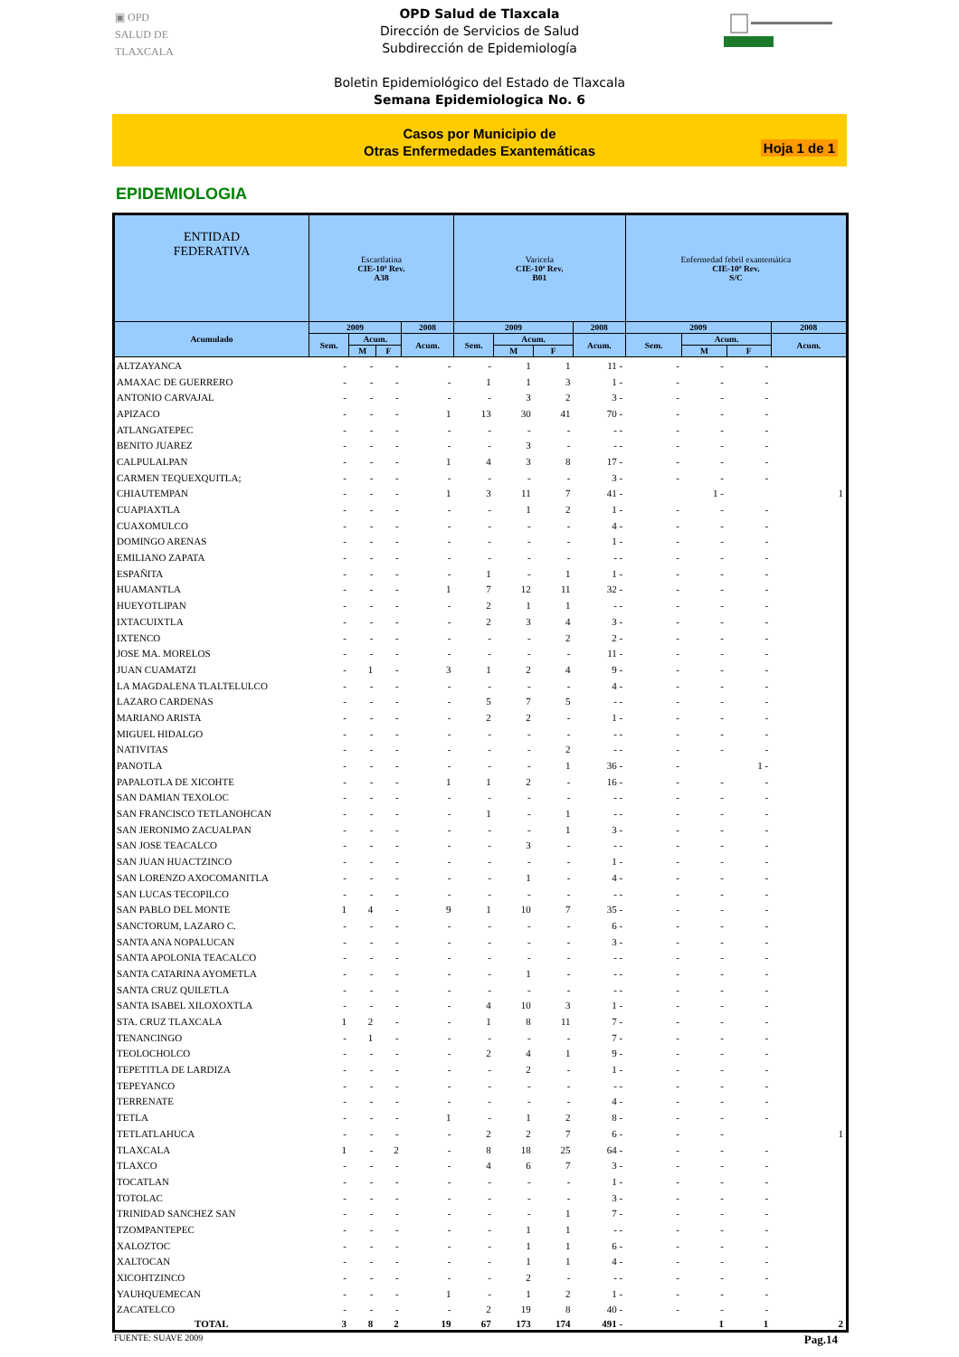▣ OPD
SALUD DE TLAXCALA
OPD Salud de Tlaxcala
Dirección de Servicios de Salud
Subdirección de Epidemiología
Boletin Epidemiológico del Estado de Tlaxcala
Semana Epidemiologica No. 6
Casos por Municipio de
Otras Enfermedades Exantemáticas
Hoja 1 de 1
EPIDEMIOLOGIA
| ENTIDAD FEDERATIVA | Escartlatina CIE-10ª Rev. A38 | | | | Varicela CIE-10ª Rev. B01 | | | | Enfermedad febril exantemática CIE-10ª Rev. S/C | | | |
| --- | --- | --- | --- | --- | --- | --- | --- | --- | --- | --- | --- | --- |
| Acumulado | 2009 | | | 2008 | 2009 | | | 2008 | 2009 | | | 2008 |
| | Sem. | Acum. | | Acum. | Sem. | Acum. | | Acum. | Sem. | Acum. | | Acum. |
| | | M | F | | | M | F | | | M | F | |
| ALTZAYANCA | - | - | - | - | - | 1 | 1 | 11 - | - | - | - | |
| AMAXAC DE GUERRERO | - | - | - | - | 1 | 1 | 3 | 1 - | - | - | - | |
| ANTONIO CARVAJAL | - | - | - | - | - | 3 | 2 | 3 - | - | - | - | |
| APIZACO | - | - | - | 1 | 13 | 30 | 41 | 70 - | - | - | - | |
| ATLANGATEPEC | - | - | - | - | - | - | - | - - | - | - | - | |
| BENITO JUAREZ | - | - | - | - | - | 3 | - | - - | - | - | - | |
| CALPULALPAN | - | - | - | 1 | 4 | 3 | 8 | 17 - | - | - | - | |
| CARMEN TEQUEXQUITLA; | - | - | - | - | - | - | - | 3 - | - | - | - | |
| CHIAUTEMPAN | - | - | - | 1 | 3 | 11 | 7 | 41 - | | 1 - | | 1 |
| CUAPIAXTLA | - | - | - | - | - | 1 | 2 | 1 - | - | - | - | |
| CUAXOMULCO | - | - | - | - | - | - | - | 4 - | - | - | - | |
| DOMINGO ARENAS | - | - | - | - | - | - | - | 1 - | - | - | - | |
| EMILIANO ZAPATA | - | - | - | - | - | - | - | - - | - | - | - | |
| ESPAÑITA | - | - | - | - | 1 | - | 1 | 1 - | - | - | - | |
| HUAMANTLA | - | - | - | 1 | 7 | 12 | 11 | 32 - | - | - | - | |
| HUEYOTLIPAN | - | - | - | - | 2 | 1 | 1 | - - | - | - | - | |
| IXTACUIXTLA | - | - | - | - | 2 | 3 | 4 | 3 - | - | - | - | |
| IXTENCO | - | - | - | - | - | - | 2 | 2 - | - | - | - | |
| JOSE MA. MORELOS | - | - | - | - | - | - | - | 11 - | - | - | - | |
| JUAN CUAMATZI | - | 1 | - | 3 | 1 | 2 | 4 | 9 - | - | - | - | |
| LA MAGDALENA TLALTELULCO | - | - | - | - | - | - | - | 4 - | - | - | - | |
| LAZARO CARDENAS | - | - | - | - | 5 | 7 | 5 | - - | - | - | - | |
| MARIANO ARISTA | - | - | - | - | 2 | 2 | - | 1 - | - | - | - | |
| MIGUEL HIDALGO | - | - | - | - | - | - | - | - - | - | - | - | |
| NATIVITAS | - | - | - | - | - | - | 2 | - - | - | - | - | |
| PANOTLA | - | - | - | - | - | - | 1 | 36 - | - | | 1 - | |
| PAPALOTLA DE XICOHTE | - | - | - | 1 | 1 | 2 | - | 16 - | - | - | - | |
| SAN DAMIAN TEXOLOC | - | - | - | - | - | - | - | - - | - | - | - | |
| SAN FRANCISCO TETLANOHCAN | - | - | - | - | 1 | - | 1 | - - | - | - | - | |
| SAN JERONIMO ZACUALPAN | - | - | - | - | - | - | 1 | 3 - | - | - | - | |
| SAN JOSE TEACALCO | - | - | - | - | - | 3 | - | - - | - | - | - | |
| SAN JUAN HUACTZINCO | - | - | - | - | - | - | - | 1 - | - | - | - | |
| SAN LORENZO AXOCOMANITLA | - | - | - | - | - | 1 | - | 4 - | - | - | - | |
| SAN LUCAS TECOPILCO | - | - | - | - | - | - | - | - - | - | - | - | |
| SAN PABLO DEL MONTE | 1 | 4 | - | 9 | 1 | 10 | 7 | 35 - | - | - | - | |
| SANCTORUM, LAZARO C. | - | - | - | - | - | - | - | 6 - | - | - | - | |
| SANTA ANA NOPALUCAN | - | - | - | - | - | - | - | 3 - | - | - | - | |
| SANTA APOLONIA TEACALCO | - | - | - | - | - | - | - | - - | - | - | - | |
| SANTA CATARINA AYOMETLA | - | - | - | - | - | 1 | - | - - | - | - | - | |
| SANTA CRUZ QUILETLA | - | - | - | - | - | - | - | - - | - | - | - | |
| SANTA ISABEL XILOXOXTLA | - | - | - | - | 4 | 10 | 3 | 1 - | - | - | - | |
| STA. CRUZ TLAXCALA | 1 | 2 | - | - | 1 | 8 | 11 | 7 - | - | - | - | |
| TENANCINGO | - | 1 | - | - | - | - | - | 7 - | - | - | - | |
| TEOLOCHOLCO | - | - | - | - | 2 | 4 | 1 | 9 - | - | - | - | |
| TEPETITLA DE LARDIZA | - | - | - | - | - | 2 | - | 1 - | - | - | - | |
| TEPEYANCO | - | - | - | - | - | - | - | - - | - | - | - | |
| TERRENATE | - | - | - | - | - | - | - | 4 - | - | - | - | |
| TETLA | - | - | - | 1 | - | 1 | 2 | 8 - | - | - | - | |
| TETLATLAHUCA | - | - | - | - | 2 | 2 | 7 | 6 - | - | - | | 1 |
| TLAXCALA | 1 | - | 2 | - | 8 | 18 | 25 | 64 - | - | - | - | |
| TLAXCO | - | - | - | - | 4 | 6 | 7 | 3 - | - | - | - | |
| TOCATLAN | - | - | - | - | - | - | - | 1 - | - | - | - | |
| TOTOLAC | - | - | - | - | - | - | - | 3 - | - | - | - | |
| TRINIDAD SANCHEZ SAN | - | - | - | - | - | - | 1 | 7 - | - | - | - | |
| TZOMPANTEPEC | - | - | - | - | - | 1 | 1 | - - | - | - | - | |
| XALOZTOC | - | - | - | - | - | 1 | 1 | 6 - | - | - | - | |
| XALTOCAN | - | - | - | - | - | 1 | 1 | 4 - | - | - | - | |
| XICOHTZINCO | - | - | - | - | - | 2 | - | - - | - | - | - | |
| YAUHQUEMECAN | - | - | - | 1 | - | 1 | 2 | 1 - | - | - | - | |
| ZACATELCO | - | - | - | - | 2 | 19 | 8 | 40 - | - | - | - | |
| TOTAL | 3 | 8 | 2 | 19 | 67 | 173 | 174 | 491 - | | 1 | 1 | 2 |
FUENTE: SUAVE 2009 Pag.14